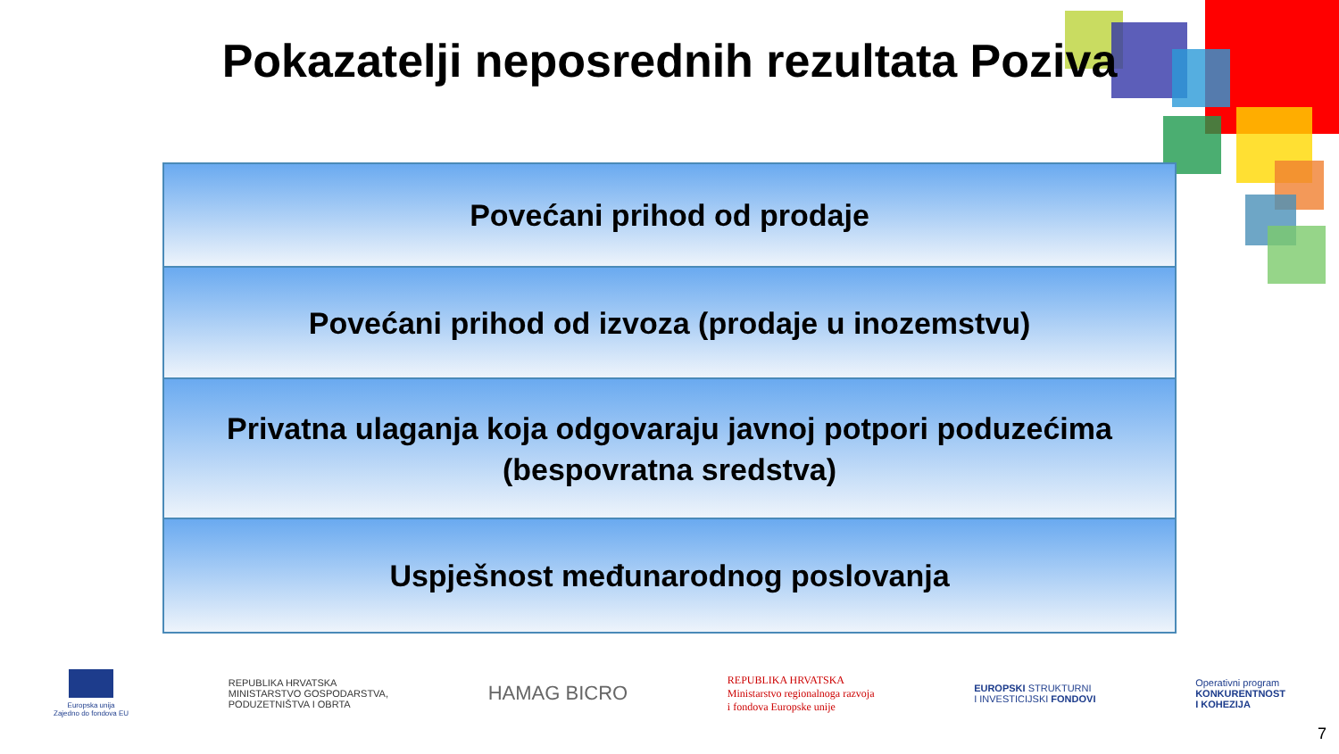Pokazatelji neposrednih rezultata Poziva
Povećani prihod od prodaje
Povećani prihod od izvoza (prodaje u inozemstvu)
Privatna ulaganja koja odgovaraju javnoj potpori poduzećima
(bespovratna sredstva)
Uspješnost međunarodnog poslovanja
Europska unija
Zajedno do fondova EU
REPUBLIKA HRVATSKA
MINISTARSTVO GOSPODARSTVA,
PODUZETNIŠTVA I OBRTA
HAMAG BICRO
REPUBLIKA HRVATSKA
Ministarstvo regionalnoga razvoja
i fondova Europske unije
EUROPSKI STRUKTURNI
I INVESTICIJSKI FONDOVI
Operativni program
KONKURENTNOST
I KOHEZIJA
7